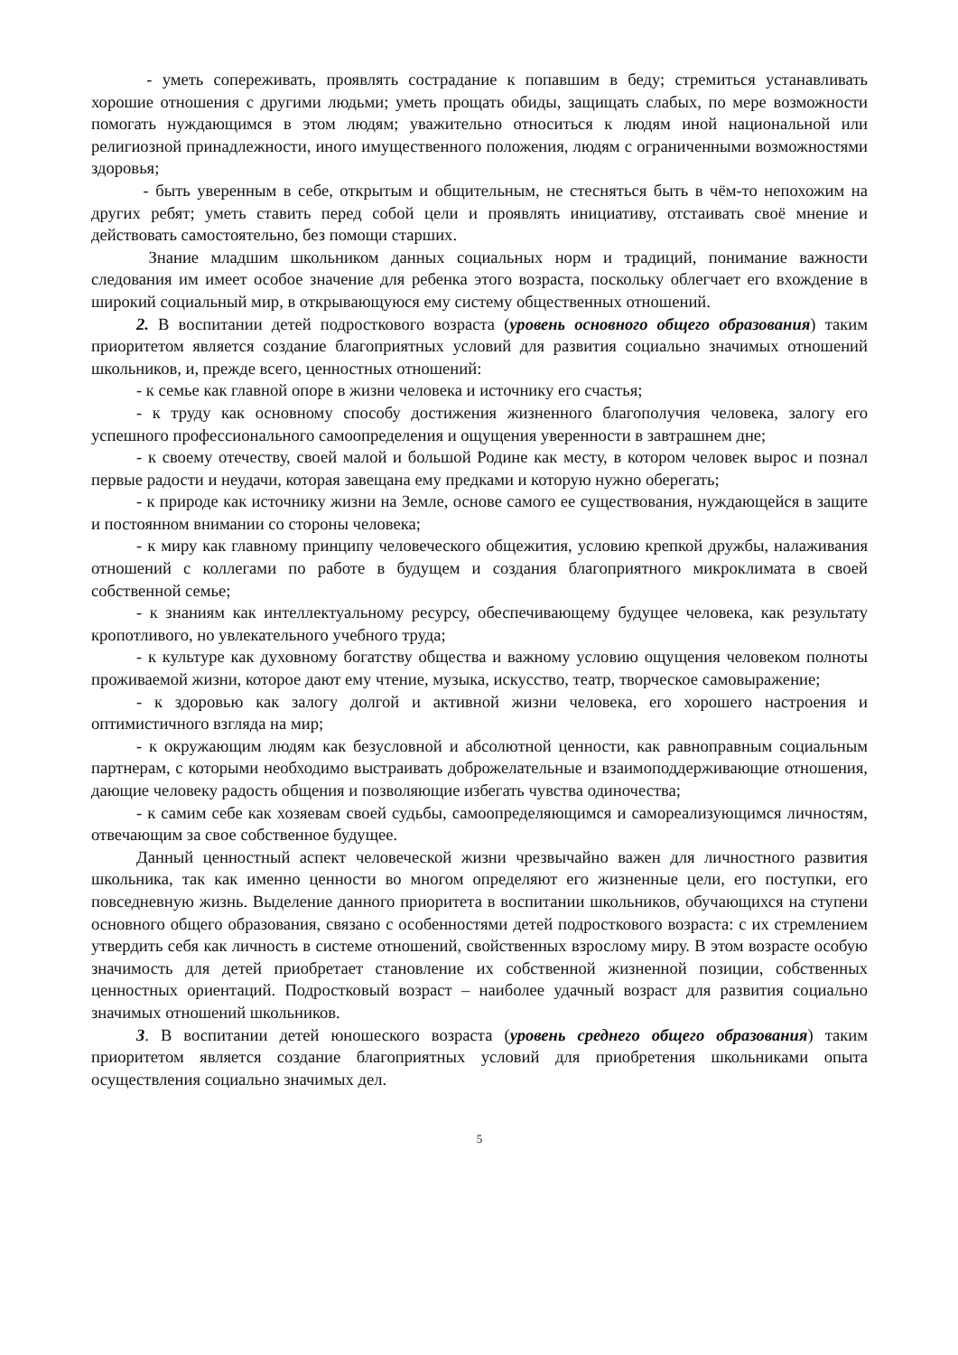- уметь сопереживать, проявлять сострадание к попавшим в беду; стремиться устанавливать хорошие отношения с другими людьми; уметь прощать обиды, защищать слабых, по мере возможности помогать нуждающимся в этом людям; уважительно относиться к людям иной национальной или религиозной принадлежности, иного имущественного положения, людям с ограниченными возможностями здоровья;
- быть уверенным в себе, открытым и общительным, не стесняться быть в чём-то непохожим на других ребят; уметь ставить перед собой цели и проявлять инициативу, отстаивать своё мнение и действовать самостоятельно, без помощи старших.
Знание младшим школьником данных социальных норм и традиций, понимание важности следования им имеет особое значение для ребенка этого возраста, поскольку облегчает его вхождение в широкий социальный мир, в открывающуюся ему систему общественных отношений.
2. В воспитании детей подросткового возраста (уровень основного общего образования) таким приоритетом является создание благоприятных условий для развития социально значимых отношений школьников, и, прежде всего, ценностных отношений:
- к семье как главной опоре в жизни человека и источнику его счастья;
- к труду как основному способу достижения жизненного благополучия человека, залогу его успешного профессионального самоопределения и ощущения уверенности в завтрашнем дне;
- к своему отечеству, своей малой и большой Родине как месту, в котором человек вырос и познал первые радости и неудачи, которая завещана ему предками и которую нужно оберегать;
- к природе как источнику жизни на Земле, основе самого ее существования, нуждающейся в защите и постоянном внимании со стороны человека;
- к миру как главному принципу человеческого общежития, условию крепкой дружбы, налаживания отношений с коллегами по работе в будущем и создания благоприятного микроклимата в своей собственной семье;
- к знаниям как интеллектуальному ресурсу, обеспечивающему будущее человека, как результату кропотливого, но увлекательного учебного труда;
- к культуре как духовному богатству общества и важному условию ощущения человеком полноты проживаемой жизни, которое дают ему чтение, музыка, искусство, театр, творческое самовыражение;
- к здоровью как залогу долгой и активной жизни человека, его хорошего настроения и оптимистичного взгляда на мир;
- к окружающим людям как безусловной и абсолютной ценности, как равноправным социальным партнерам, с которыми необходимо выстраивать доброжелательные и взаимоподдерживающие отношения, дающие человеку радость общения и позволяющие избегать чувства одиночества;
- к самим себе как хозяевам своей судьбы, самоопределяющимся и самореализующимся личностям, отвечающим за свое собственное будущее.
Данный ценностный аспект человеческой жизни чрезвычайно важен для личностного развития школьника, так как именно ценности во многом определяют его жизненные цели, его поступки, его повседневную жизнь. Выделение данного приоритета в воспитании школьников, обучающихся на ступени основного общего образования, связано с особенностями детей подросткового возраста: с их стремлением утвердить себя как личность в системе отношений, свойственных взрослому миру. В этом возрасте особую значимость для детей приобретает становление их собственной жизненной позиции, собственных ценностных ориентаций. Подростковый возраст – наиболее удачный возраст для развития социально значимых отношений школьников.
3. В воспитании детей юношеского возраста (уровень среднего общего образования) таким приоритетом является создание благоприятных условий для приобретения школьниками опыта осуществления социально значимых дел.
5